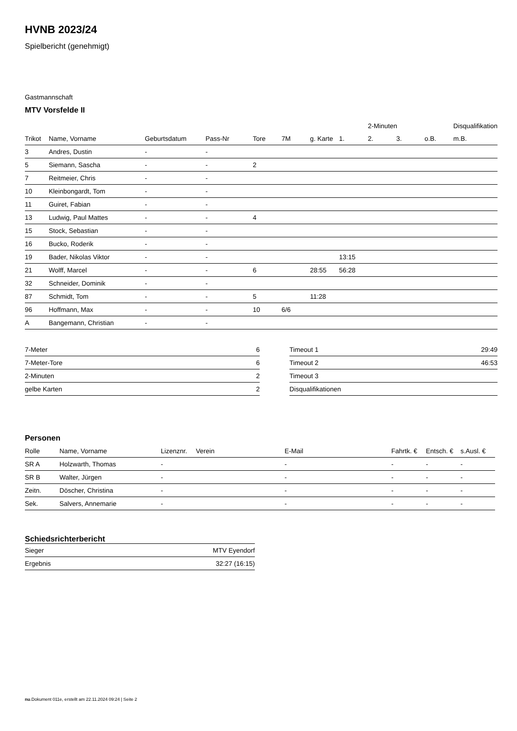HVNB 2023/24
Spielbericht (genehmigt)
Gastmannschaft
MTV Vorsfelde II
| | | | | | | | | 2-Minuten | | | Disqualifikation |
| --- | --- | --- | --- | --- | --- | --- | --- | --- | --- | --- | --- |
| Trikot | Name, Vorname | Geburtsdatum | Pass-Nr | Tore | 7M | g. Karte | 1. | 2. | 3. | o.B. | m.B. |
| 3 | Andres, Dustin | - | - | | | | | | | | |
| 5 | Siemann, Sascha | - | - | 2 | | | | | | | |
| 7 | Reitmeier, Chris | - | - | | | | | | | | |
| 10 | Kleinbongardt, Tom | - | - | | | | | | | | |
| 11 | Guiret, Fabian | - | - | | | | | | | | |
| 13 | Ludwig, Paul Mattes | - | - | 4 | | | | | | | |
| 15 | Stock, Sebastian | - | - | | | | | | | | |
| 16 | Bucko, Roderik | - | - | | | | | | | | |
| 19 | Bader, Nikolas Viktor | - | - | | | | 13:15 | | | | |
| 21 | Wolff, Marcel | - | - | 6 | | 28:55 | 56:28 | | | | |
| 32 | Schneider, Dominik | - | - | | | | | | | | |
| 87 | Schmidt, Tom | - | - | 5 | | 11:28 | | | | | |
| 96 | Hoffmann, Max | - | - | 10 | 6/6 | | | | | | |
| A | Bangemann, Christian | - | - | | | | | | | | |
| 7-Meter | 6 |
| 7-Meter-Tore | 6 |
| 2-Minuten | 2 |
| gelbe Karten | 2 |
| Timeout 1 | 29:49 |
| Timeout 2 | 46:53 |
| Timeout 3 | |
| Disqualifikationen | |
Personen
| Rolle | Name, Vorname | Lizenznr. | Verein | E-Mail | Fahrtk. € | Entsch. € | s.Ausl. € |
| --- | --- | --- | --- | --- | --- | --- | --- |
| SR A | Holzwarth, Thomas | - | | - | - | - | - |
| SR B | Walter, Jürgen | - | | - | - | - | - |
| Zeitn. | Döscher, Christina | - | | - | - | - | - |
| Sek. | Salvers, Annemarie | - | | - | - | - | - |
Schiedsrichterbericht
| Sieger | MTV Eyendorf |
| Ergebnis | 32:27 (16:15) |
nu.Dokument 011e, erstellt am 22.11.2024 09:24 | Seite 2